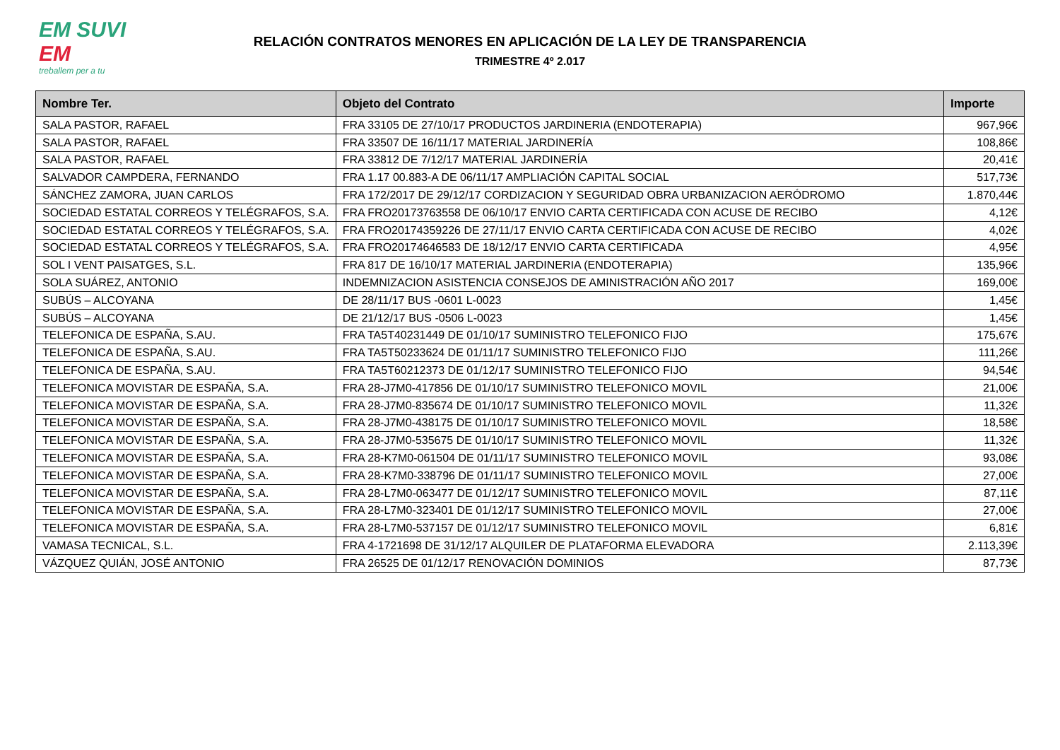EM SUVI
EM
treballem per a tu
RELACIÓN CONTRATOS MENORES EN APLICACIÓN DE LA LEY DE TRANSPARENCIA
TRIMESTRE 4º 2.017
| Nombre Ter. | Objeto del Contrato | Importe |
| --- | --- | --- |
| SALA PASTOR, RAFAEL | FRA 33105 DE 27/10/17 PRODUCTOS JARDINERIA (ENDOTERAPIA) | 967,96€ |
| SALA PASTOR, RAFAEL | FRA 33507 DE 16/11/17 MATERIAL JARDINERÍA | 108,86€ |
| SALA PASTOR, RAFAEL | FRA 33812 DE 7/12/17 MATERIAL JARDINERÍA | 20,41€ |
| SALVADOR CAMPDERA, FERNANDO | FRA 1.17 00.883-A DE 06/11/17 AMPLIACIÓN CAPITAL SOCIAL | 517,73€ |
| SÁNCHEZ ZAMORA, JUAN CARLOS | FRA 172/2017 DE 29/12/17 CORDIZACION Y SEGURIDAD OBRA URBANIZACION AERÓDROMO | 1.870,44€ |
| SOCIEDAD ESTATAL CORREOS Y TELÉGRAFOS, S.A. | FRA FRO20173763558 DE 06/10/17 ENVIO CARTA CERTIFICADA CON ACUSE DE RECIBO | 4,12€ |
| SOCIEDAD ESTATAL CORREOS Y TELÉGRAFOS, S.A. | FRA FRO20174359226 DE 27/11/17 ENVIO CARTA CERTIFICADA CON ACUSE DE RECIBO | 4,02€ |
| SOCIEDAD ESTATAL CORREOS Y TELÉGRAFOS, S.A. | FRA FRO20174646583 DE 18/12/17 ENVIO CARTA CERTIFICADA | 4,95€ |
| SOL I VENT PAISATGES, S.L. | FRA 817 DE 16/10/17 MATERIAL JARDINERIA (ENDOTERAPIA) | 135,96€ |
| SOLA SUÁREZ, ANTONIO | INDEMNIZACION ASISTENCIA CONSEJOS DE AMINISTRACIÓN AÑO 2017 | 169,00€ |
| SUBÚS – ALCOYANA | DE 28/11/17 BUS -0601 L-0023 | 1,45€ |
| SUBÚS – ALCOYANA | DE 21/12/17 BUS -0506 L-0023 | 1,45€ |
| TELEFONICA DE ESPAÑA, S.AU. | FRA TA5T40231449 DE 01/10/17 SUMINISTRO TELEFONICO FIJO | 175,67€ |
| TELEFONICA DE ESPAÑA, S.AU. | FRA TA5T50233624 DE 01/11/17 SUMINISTRO TELEFONICO FIJO | 111,26€ |
| TELEFONICA DE ESPAÑA, S.AU. | FRA TA5T60212373 DE 01/12/17 SUMINISTRO TELEFONICO FIJO | 94,54€ |
| TELEFONICA MOVISTAR DE ESPAÑA, S.A. | FRA 28-J7M0-417856 DE 01/10/17 SUMINISTRO TELEFONICO MOVIL | 21,00€ |
| TELEFONICA MOVISTAR DE ESPAÑA, S.A. | FRA 28-J7M0-835674 DE 01/10/17 SUMINISTRO TELEFONICO MOVIL | 11,32€ |
| TELEFONICA MOVISTAR DE ESPAÑA, S.A. | FRA 28-J7M0-438175 DE 01/10/17 SUMINISTRO TELEFONICO MOVIL | 18,58€ |
| TELEFONICA MOVISTAR DE ESPAÑA, S.A. | FRA 28-J7M0-535675 DE 01/10/17 SUMINISTRO TELEFONICO MOVIL | 11,32€ |
| TELEFONICA MOVISTAR DE ESPAÑA, S.A. | FRA 28-K7M0-061504 DE 01/11/17 SUMINISTRO TELEFONICO MOVIL | 93,08€ |
| TELEFONICA MOVISTAR DE ESPAÑA, S.A. | FRA 28-K7M0-338796 DE 01/11/17 SUMINISTRO TELEFONICO MOVIL | 27,00€ |
| TELEFONICA MOVISTAR DE ESPAÑA, S.A. | FRA 28-L7M0-063477 DE 01/12/17 SUMINISTRO TELEFONICO MOVIL | 87,11€ |
| TELEFONICA MOVISTAR DE ESPAÑA, S.A. | FRA 28-L7M0-323401 DE 01/12/17 SUMINISTRO TELEFONICO MOVIL | 27,00€ |
| TELEFONICA MOVISTAR DE ESPAÑA, S.A. | FRA 28-L7M0-537157 DE 01/12/17 SUMINISTRO TELEFONICO MOVIL | 6,81€ |
| VAMASA TECNICAL, S.L. | FRA 4-1721698 DE 31/12/17 ALQUILER DE PLATAFORMA ELEVADORA | 2.113,39€ |
| VÁZQUEZ QUIÁN, JOSÉ ANTONIO | FRA 26525 DE 01/12/17 RENOVACIÓN DOMINIOS | 87,73€ |